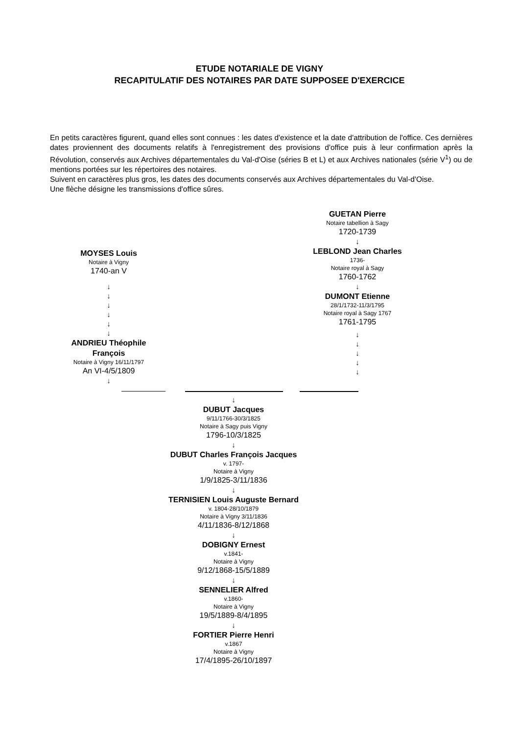ETUDE NOTARIALE DE VIGNY
RECAPITULATIF DES NOTAIRES PAR DATE SUPPOSEE D'EXERCICE
En petits caractères figurent, quand elles sont connues : les dates d'existence et la date d'attribution de l'office. Ces dernières dates proviennent des documents relatifs à l'enregistrement des provisions d'office puis à leur confirmation après la Révolution, conservés aux Archives départementales du Val-d'Oise (séries B et L) et aux Archives nationales (série V<sup>1</sup>) ou de mentions portées sur les répertoires des notaires.
Suivent en caractères plus gros, les dates des documents conservés aux Archives départementales du Val-d'Oise.
Une flèche désigne les transmissions d'office sûres.
MOYSES Louis
Notaire à Vigny
1740-an V
↓
↓
↓
↓
↓
↓
ANDRIEU Théophile François
Notaire à Vigny 16/11/1797
An VI-4/5/1809
↓
GUETAN Pierre
Notaire tabellion à Sagy
1720-1739
↓
LEBLOND Jean Charles
1736-
Notaire royal à Sagy
1760-1762
↓
DUMONT Etienne
28/1/1732-11/3/1795
Notaire royal à Sagy 1767
1761-1795
↓
↓
↓
↓
↓
↓
DUBUT Jacques
9/11/1766-30/3/1825
Notaire à Sagy puis Vigny
1796-10/3/1825
↓
DUBUT Charles François Jacques
v. 1797-
Notaire à Vigny
1/9/1825-3/11/1836
↓
TERNISIEN Louis Auguste Bernard
v. 1804-28/10/1879
Notaire à Vigny 3/11/1836
4/11/1836-8/12/1868
↓
DOBIGNY Ernest
v.1841-
Notaire à Vigny
9/12/1868-15/5/1889
↓
SENNELIER Alfred
v.1860-
Notaire à Vigny
19/5/1889-8/4/1895
↓
FORTIER Pierre Henri
v.1867
Notaire à Vigny
17/4/1895-26/10/1897